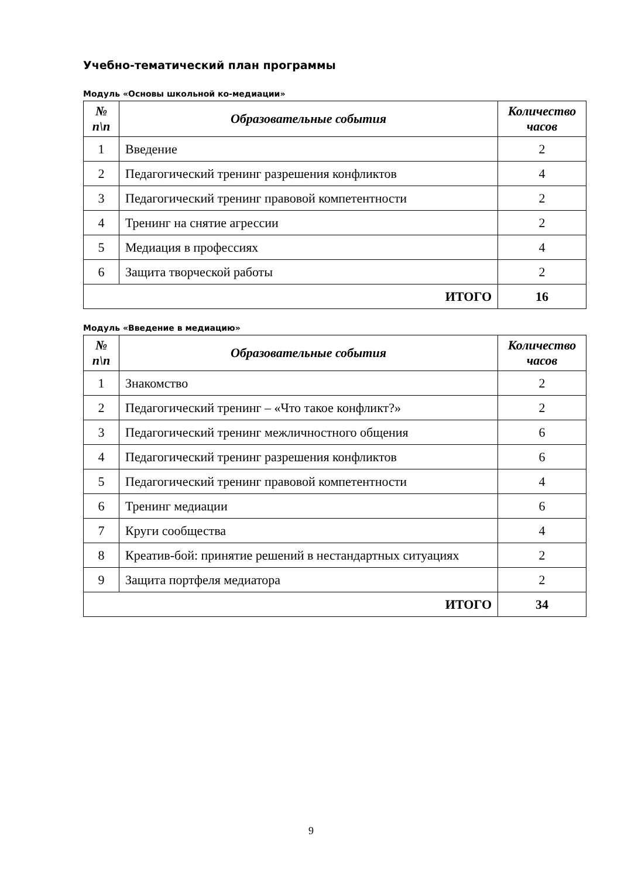Учебно-тематический план программы
Модуль «Основы школьной ко-медиации»
| № п\п | Образовательные события | Количество часов |
| --- | --- | --- |
| 1 | Введение | 2 |
| 2 | Педагогический тренинг разрешения конфликтов | 4 |
| 3 | Педагогический тренинг правовой компетентности | 2 |
| 4 | Тренинг на снятие агрессии | 2 |
| 5 | Медиация в профессиях | 4 |
| 6 | Защита творческой работы | 2 |
| ИТОГО | | 16 |
Модуль «Введение в медиацию»
| № п\п | Образовательные события | Количество часов |
| --- | --- | --- |
| 1 | Знакомство | 2 |
| 2 | Педагогический тренинг – «Что такое конфликт?» | 2 |
| 3 | Педагогический тренинг межличностного общения | 6 |
| 4 | Педагогический тренинг разрешения конфликтов | 6 |
| 5 | Педагогический тренинг правовой компетентности | 4 |
| 6 | Тренинг медиации | 6 |
| 7 | Круги сообщества | 4 |
| 8 | Креатив-бой: принятие решений в нестандартных ситуациях | 2 |
| 9 | Защита портфеля медиатора | 2 |
| ИТОГО | | 34 |
9